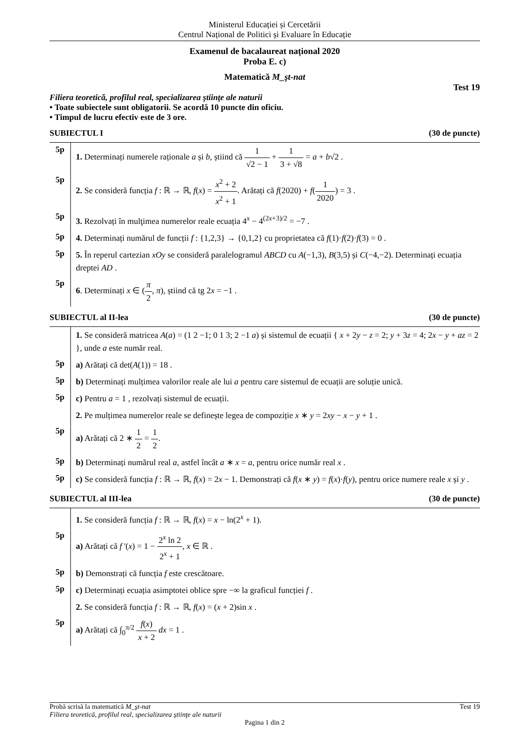Ministerul Educației și Cercetării
Centrul Național de Politici și Evaluare în Educație
Examenul de bacalaureat național 2020
Proba E. c)
Matematică M_şt-nat
Test 19
Filiera teoretică, profilul real, specializarea ştiinţe ale naturii
• Toate subiectele sunt obligatorii. Se acordă 10 puncte din oficiu.
• Timpul de lucru efectiv este de 3 ore.
SUBIECTUL I (30 de puncte)
5p
1. Determinați numerele raționale a și b, știind că 1 √2 − 1 + 1 3 + √8 = a + b√2 .
5p
2. Se consideră funcția f : ℝ → ℝ, f(x) = x<sup>2</sup> + 2 x<sup>2</sup> + 1. Arătați că f(2020) + f(1 2020) = 3 .
5p
3. Rezolvați în mulţimea numerelor reale ecuația 4<sup>x</sup> − 4<sup>(2x+3)/2</sup> = −7 .
5p
4. Determinați numărul de funcții f : {1,2,3} → {0,1,2} cu proprietatea că f(1)·f(2)·f(3) = 0 .
5p
5. În reperul cartezian xOy se consideră paralelogramul ABCD cu A(−1,3), B(3,5) și C(−4,−2). Determinați ecuația dreptei AD .
5p
6. Determinați x ∈ (π 2, π), știind că tg 2x = −1 .
SUBIECTUL al II-lea (30 de puncte)
1. Se consideră matricea A(a) = (1 2 −1; 0 1 3; 2 −1 a) și sistemul de ecuații { x + 2y − z = 2; y + 3z = 4; 2x − y + az = 2 }, unde a este număr real.
5p
a) Arătați că det(A(1)) = 18 .
5p
b) Determinați mulțimea valorilor reale ale lui a pentru care sistemul de ecuații are soluție unică.
5p
c) Pentru a = 1 , rezolvați sistemul de ecuații.
2. Pe mulțimea numerelor reale se definește legea de compoziție x ∗ y = 2xy − x − y + 1 .
5p
a) Arătați că 2 ∗ 1 2 = 1 2.
5p
b) Determinați numărul real a, astfel încât a ∗ x = a, pentru orice număr real x .
5p
c) Se consideră funcția f : ℝ → ℝ, f(x) = 2x − 1. Demonstrați că f(x ∗ y) = f(x)·f(y), pentru orice numere reale x și y .
SUBIECTUL al III-lea (30 de puncte)
1. Se consideră funcția f : ℝ → ℝ, f(x) = x − ln(2<sup>x</sup> + 1).
5p
a) Arătați că f '(x) = 1 − 2<sup>x</sup> ln 2 2<sup>x</sup> + 1, x ∈ ℝ .
5p
b) Demonstrați că funcția f este crescătoare.
5p
c) Determinați ecuația asimptotei oblice spre −∞ la graficul funcției f .
2. Se consideră funcția f : ℝ → ℝ, f(x) = (x + 2)sin x .
5p
a) Arătați că ∫<sub>0</sub><sup>π/2</sup> f(x) x + 2 dx = 1 .
Probă scrisă la matematică M_şt-nat Test 19
Filiera teoretică, profilul real, specializarea ştiinţe ale naturii
Pagina 1 din 2